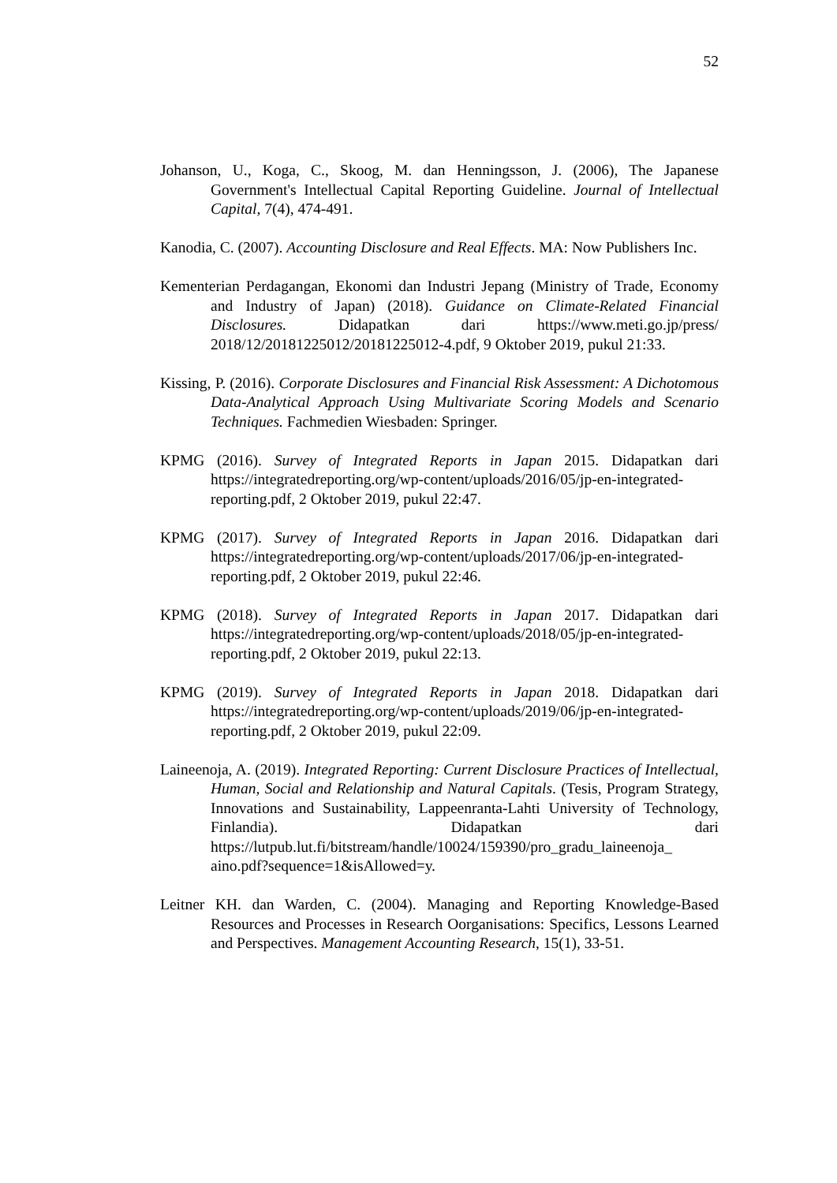52
Johanson, U., Koga, C., Skoog, M. dan Henningsson, J. (2006), The Japanese Government's Intellectual Capital Reporting Guideline. Journal of Intellectual Capital, 7(4), 474-491.
Kanodia, C. (2007). Accounting Disclosure and Real Effects. MA: Now Publishers Inc.
Kementerian Perdagangan, Ekonomi dan Industri Jepang (Ministry of Trade, Economy and Industry of Japan) (2018). Guidance on Climate-Related Financial Disclosures. Didapatkan dari https://www.meti.go.jp/press/ 2018/12/20181225012/20181225012-4.pdf, 9 Oktober 2019, pukul 21:33.
Kissing, P. (2016). Corporate Disclosures and Financial Risk Assessment: A Dichotomous Data-Analytical Approach Using Multivariate Scoring Models and Scenario Techniques. Fachmedien Wiesbaden: Springer.
KPMG (2016). Survey of Integrated Reports in Japan 2015. Didapatkan dari https://integratedreporting.org/wp-content/uploads/2016/05/jp-en-integrated-reporting.pdf, 2 Oktober 2019, pukul 22:47.
KPMG (2017). Survey of Integrated Reports in Japan 2016. Didapatkan dari https://integratedreporting.org/wp-content/uploads/2017/06/jp-en-integrated-reporting.pdf, 2 Oktober 2019, pukul 22:46.
KPMG (2018). Survey of Integrated Reports in Japan 2017. Didapatkan dari https://integratedreporting.org/wp-content/uploads/2018/05/jp-en-integrated-reporting.pdf, 2 Oktober 2019, pukul 22:13.
KPMG (2019). Survey of Integrated Reports in Japan 2018. Didapatkan dari https://integratedreporting.org/wp-content/uploads/2019/06/jp-en-integrated-reporting.pdf, 2 Oktober 2019, pukul 22:09.
Laineenoja, A. (2019). Integrated Reporting: Current Disclosure Practices of Intellectual, Human, Social and Relationship and Natural Capitals. (Tesis, Program Strategy, Innovations and Sustainability, Lappeenranta-Lahti University of Technology, Finlandia). Didapatkan dari https://lutpub.lut.fi/bitstream/handle/10024/159390/pro_gradu_laineenoja_ aino.pdf?sequence=1&isAllowed=y.
Leitner KH. dan Warden, C. (2004). Managing and Reporting Knowledge-Based Resources and Processes in Research Oorganisations: Specifics, Lessons Learned and Perspectives. Management Accounting Research, 15(1), 33-51.